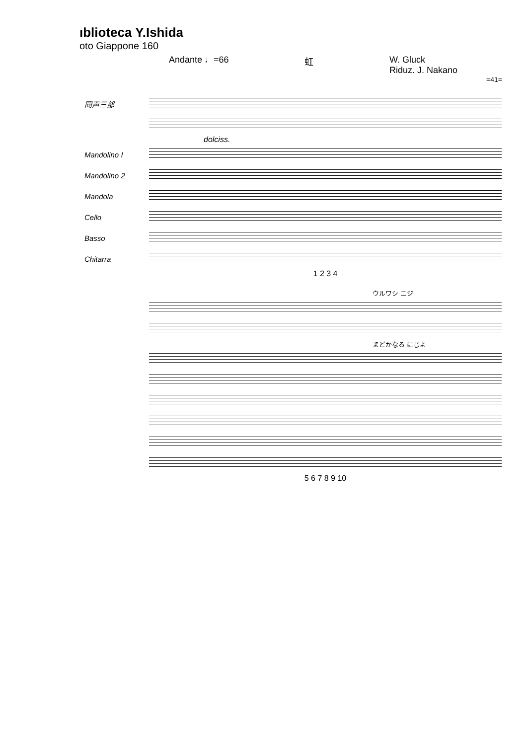ıblioteca Y.Ishida
oto Giappone 160
Andante ♩=66 虹 W. Gluck
Riduz. J. Nakano
=41=
同声三部
dolciss.
Mandolino I
Mandolino 2
Mandola
Cello
Basso
Chitarra
1 2 3 4
ウルワシ ニジ
まどかなる にじよ
5 6 7 8 9 10